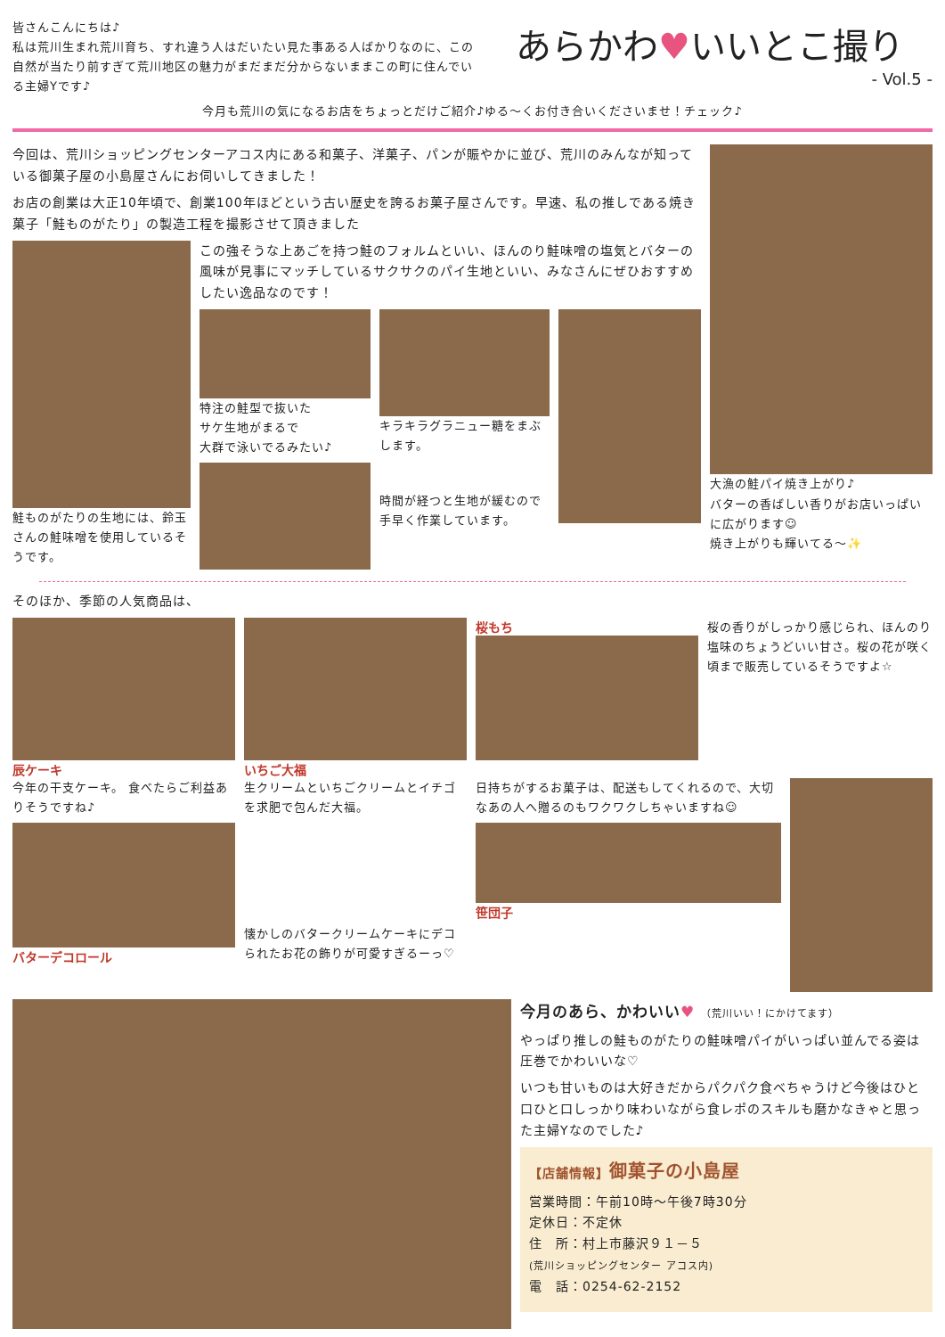皆さんこんにちは♪
私は荒川生まれ荒川育ち、すれ違う人はだいたい見た事ある人ばかりなのに、この自然が当たり前すぎて荒川地区の魅力がまだまだ分からないままこの町に住んでいる主婦Yです♪
あらかわ♥いいとこ撮り
- Vol.5 -
今月も荒川の気になるお店をちょっとだけご紹介♪ゆる～くお付き合いくださいませ！チェック♪
今回は、荒川ショッピングセンターアコス内にある和菓子、洋菓子、パンが賑やかに並び、荒川のみんなが知っている御菓子屋の小島屋さんにお伺いしてきました！
お店の創業は大正10年頃で、創業100年ほどという古い歴史を誇るお菓子屋さんです。早速、私の推しである焼き菓子「鮭ものがたり」の製造工程を撮影させて頂きました
鮭ものがたりの生地には、鈴玉さんの鮭味噌を使用しているそうです。
この強そうな上あごを持つ鮭のフォルムといい、ほんのり鮭味噌の塩気とバターの風味が見事にマッチしているサクサクのパイ生地といい、みなさんにぜひおすすめしたい逸品なのです！
特注の鮭型で抜いた
サケ生地がまるで
大群で泳いでるみたい♪
キラキラグラニュー糖をまぶします。
時間が経つと生地が緩むので手早く作業しています。
大漁の鮭パイ焼き上がり♪
バターの香ばしい香りがお店いっぱいに広がります☺
焼き上がりも輝いてる～✨
そのほか、季節の人気商品は、
辰ケーキ
今年の干支ケーキ。 食べたらご利益ありそうですね♪
バターデコロール
いちご大福
生クリームといちごクリームとイチゴを求肥で包んだ大福。
懐かしのバタークリームケーキにデコられたお花の飾りが可愛すぎるーっ♡
桜もち
桜の香りがしっかり感じられ、ほんのり塩味のちょうどいい甘さ。桜の花が咲く頃まで販売しているそうですよ☆
日持ちがするお菓子は、配送もしてくれるので、大切なあの人へ贈るのもワクワクしちゃいますね☺
笹団子
今月のあら、かわいい♥ （荒川いい！にかけてます）
やっぱり推しの鮭ものがたりの鮭味噌パイがいっぱい並んでる姿は圧巻でかわいいな♡
いつも甘いものは大好きだからパクパク食べちゃうけど今後はひと口ひと口しっかり味わいながら食レポのスキルも磨かなきゃと思った主婦Yなのでした♪
【店舗情報】御菓子の小島屋
営業時間：午前10時～午後7時30分
定休日：不定休
住　所：村上市藤沢９１－５
(荒川ショッピングセンター アコス内)
電　話：0254-62-2152